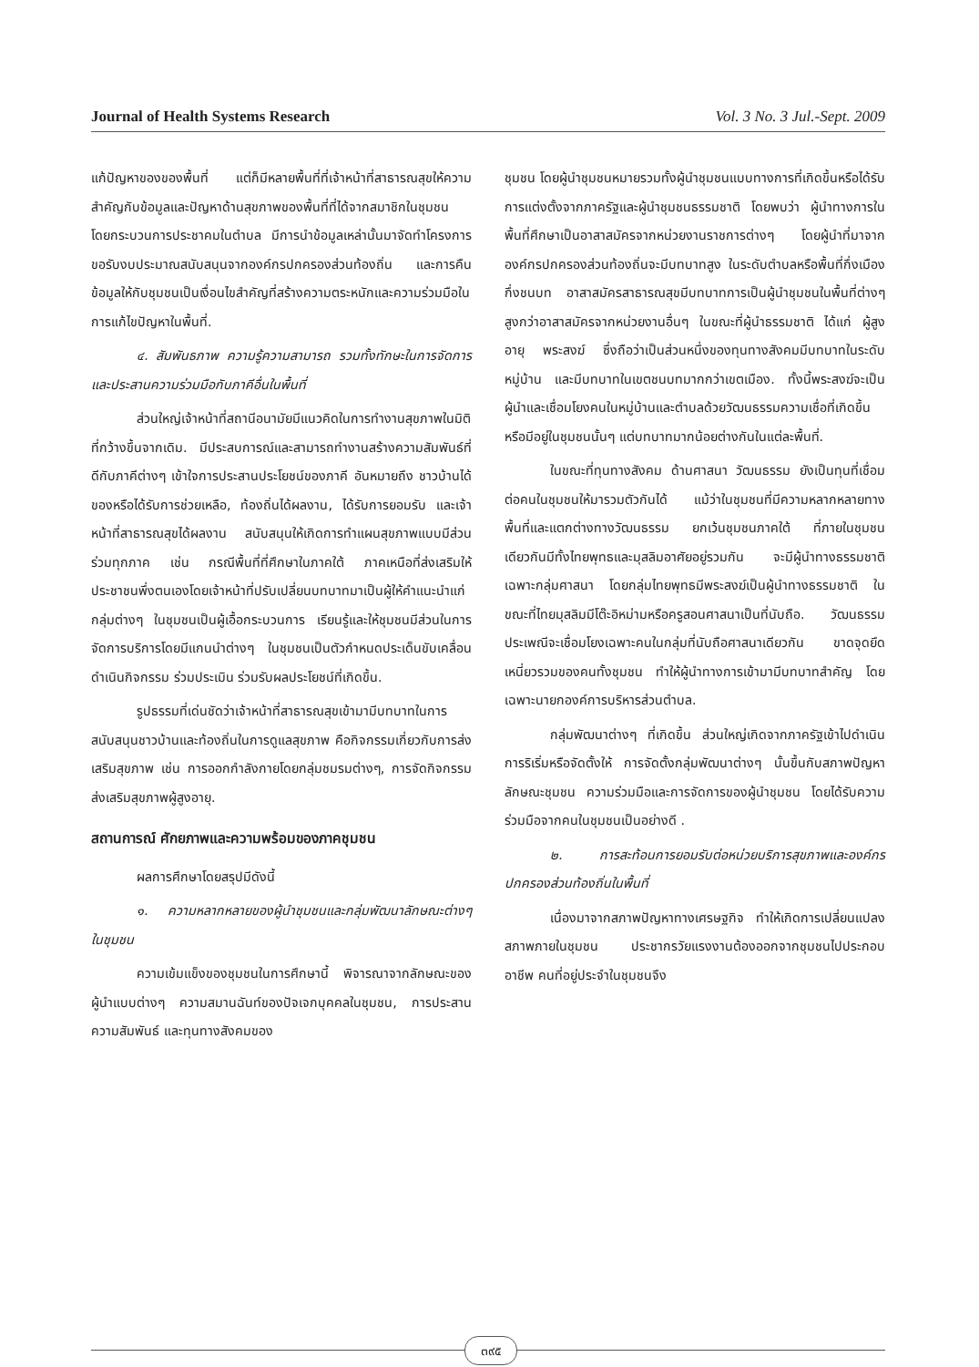Journal of Health Systems Research Vol. 3 No. 3 Jul.-Sept. 2009
แก้ปัญหาของของพื้นที่ แต่ก็มีหลายพื้นที่ที่เจ้าหน้าที่สาธารณสุขให้ความสำคัญกับข้อมูลและปัญหาด้านสุขภาพของพื้นที่ที่ได้จากสมาชิกในชุมชน โดยกระบวนการประชาคมในตำบล มีการนำข้อมูลเหล่านั้นมาจัดทำโครงการขอรับงบประมาณสนับสนุนจากองค์กรปกครองส่วนท้องถิ่น และการคืนข้อมูลให้กับชุมชนเป็นเงื่อนไขสำคัญที่สร้างความตระหนักและความร่วมมือในการแก้ไขปัญหาในพื้นที่.
๔. สัมพันธภาพ ความรู้ความสามารถ รวมทั้งทักษะในการจัดการและประสานความร่วมมือกับภาคีอื่นในพื้นที่
ส่วนใหญ่เจ้าหน้าที่สถานีอนามัยมีแนวคิดในการทำงานสุขภาพในมิติที่กว้างขึ้นจากเดิม. มีประสบการณ์และสามารถทำงานสร้างความสัมพันธ์ที่ดีกับภาคีต่างๆ เข้าใจการประสานประโยชน์ของภาคี อันหมายถึง ชาวบ้านได้ของหรือได้รับการช่วยเหลือ, ท้องถิ่นได้ผลงาน, ได้รับการยอมรับ และเจ้าหน้าที่สาธารณสุขได้ผลงาน สนับสนุนให้เกิดการทำแผนสุขภาพแบบมีส่วนร่วมทุกภาค เช่น กรณีพื้นที่ที่ศึกษาในภาคใต้ ภาคเหนือที่ส่งเสริมให้ประชาชนพึ่งตนเองโดยเจ้าหน้าที่ปรับเปลี่ยนบทบาทมาเป็นผู้ให้คำแนะนำแก่กลุ่มต่างๆ ในชุมชนเป็นผู้เอื้อกระบวนการ เรียนรู้และให้ชุมชนมีส่วนในการจัดการบริการโดยมีแกนนำต่างๆ ในชุมชนเป็นตัวกำหนดประเด็นขับเคลื่อน ดำเนินกิจกรรม ร่วมประเมิน ร่วมรับผลประโยชน์ที่เกิดขึ้น.
รูปธรรมที่เด่นชัดว่าเจ้าหน้าที่สาธารณสุขเข้ามามีบทบาทในการสนับสนุนชาวบ้านและท้องถิ่นในการดูแลสุขภาพ คือกิจกรรมเกี่ยวกับการส่งเสริมสุขภาพ เช่น การออกกำลังกายโดยกลุ่มชมรมต่างๆ, การจัดกิจกรรมส่งเสริมสุขภาพผู้สูงอายุ.
สถานการณ์ ศักยภาพและความพร้อมของภาคชุมชน
ผลการศึกษาโดยสรุปมีดังนี้
๑. ความหลากหลายของผู้นำชุมชนและกลุ่มพัฒนาลักษณะต่างๆ ในชุมชน
ความเข้มแข็งของชุมชนในการศึกษานี้ พิจารณาจากลักษณะของผู้นำแบบต่างๆ ความสมานฉันท์ของปัจเจกบุคคลในชุมชน, การประสานความสัมพันธ์ และทุนทางสังคมของ
ชุมชน โดยผู้นำชุมชนหมายรวมทั้งผู้นำชุมชนแบบทางการที่เกิดขึ้นหรือได้รับการแต่งตั้งจากภาครัฐและผู้นำชุมชนธรรมชาติ โดยพบว่า ผู้นำทางการในพื้นที่ศึกษาเป็นอาสาสมัครจากหน่วยงานราชการต่างๆ โดยผู้นำที่มาจากองค์กรปกครองส่วนท้องถิ่นจะมีบทบาทสูง ในระดับตำบลหรือพื้นที่กึ่งเมืองกึ่งชนบท อาสาสมัครสาธารณสุขมีบทบาทการเป็นผู้นำชุมชนในพื้นที่ต่างๆ สูงกว่าอาสาสมัครจากหน่วยงานอื่นๆ ในขณะที่ผู้นำธรรมชาติ ได้แก่ ผู้สูงอายุ พระสงฆ์ ซึ่งถือว่าเป็นส่วนหนึ่งของทุนทางสังคมมีบทบาทในระดับหมู่บ้าน และมีบทบาทในเขตชนบทมากกว่าเขตเมือง. ทั้งนี้พระสงฆ์จะเป็นผู้นำและเชื่อมโยงคนในหมู่บ้านและตำบลด้วยวัฒนธรรมความเชื่อที่เกิดขึ้นหรือมีอยู่ในชุมชนนั้นๆ แต่บทบาทมากน้อยต่างกันในแต่ละพื้นที่.
ในขณะที่ทุนทางสังคม ด้านศาสนา วัฒนธรรม ยังเป็นทุนที่เชื่อมต่อคนในชุมชนให้มารวมตัวกันได้ แม้ว่าในชุมชนที่มีความหลากหลายทางพื้นที่และแตกต่างทางวัฒนธรรม ยกเว้นชุมชนภาคใต้ ที่ภายในชุมชนเดียวกันมีทั้งไทยพุทธและมุสลิมอาศัยอยู่รวมกัน จะมีผู้นำทางธรรมชาติเฉพาะกลุ่มศาสนา โดยกลุ่มไทยพุทธมีพระสงฆ์เป็นผู้นำทางธรรมชาติ ในขณะที่ไทยมุสลิมมีโต๊ะอิหม่ามหรือครูสอนศาสนาเป็นที่นับถือ. วัฒนธรรมประเพณีจะเชื่อมโยงเฉพาะคนในกลุ่มที่นับถือศาสนาเดียวกัน ขาดจุดยึดเหนี่ยวรวมของคนทั้งชุมชน ทำให้ผู้นำทางการเข้ามามีบทบาทสำคัญ โดยเฉพาะนายกองค์การบริหารส่วนตำบล.
กลุ่มพัฒนาต่างๆ ที่เกิดขึ้น ส่วนใหญ่เกิดจากภาครัฐเข้าไปดำเนินการริเริ่มหรือจัดตั้งให้ การจัดตั้งกลุ่มพัฒนาต่างๆ นั้นขึ้นกับสภาพปัญหา ลักษณะชุมชน ความร่วมมือและการจัดการของผู้นำชุมชน โดยได้รับความร่วมมือจากคนในชุมชนเป็นอย่างดี .
๒. การสะท้อนการยอมรับต่อหน่วยบริการสุขภาพและองค์กรปกครองส่วนท้องถิ่นในพื้นที่
เนื่องมาจากสภาพปัญหาทางเศรษฐกิจ ทำให้เกิดการเปลี่ยนแปลงสภาพภายในชุมชน ประชากรวัยแรงงานต้องออกจากชุมชนไปประกอบอาชีพ คนที่อยู่ประจำในชุมชนจึง
๓๙๕